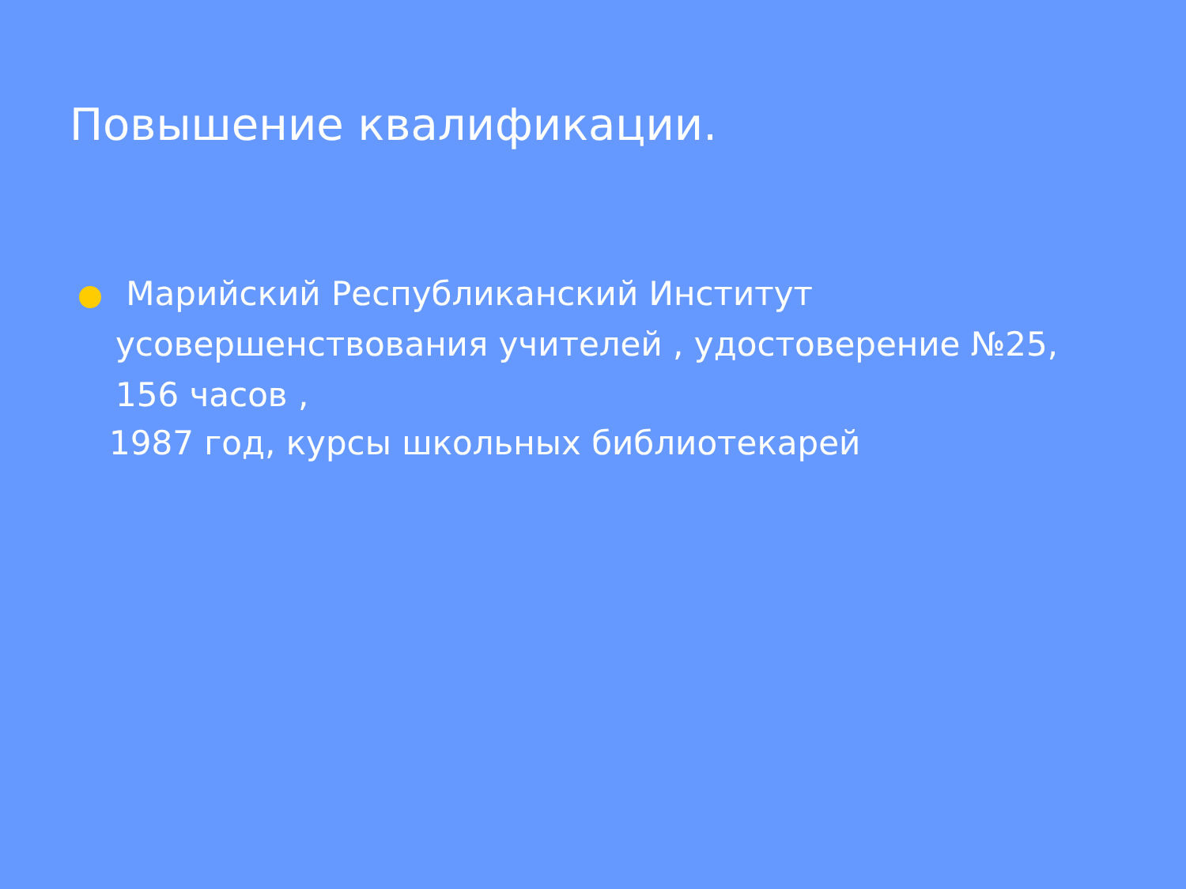Повышение квалификации.
Марийский Республиканский Институт усовершенствования учителей , удостоверение №25, 156 часов ,
1987 год, курсы школьных библиотекарей